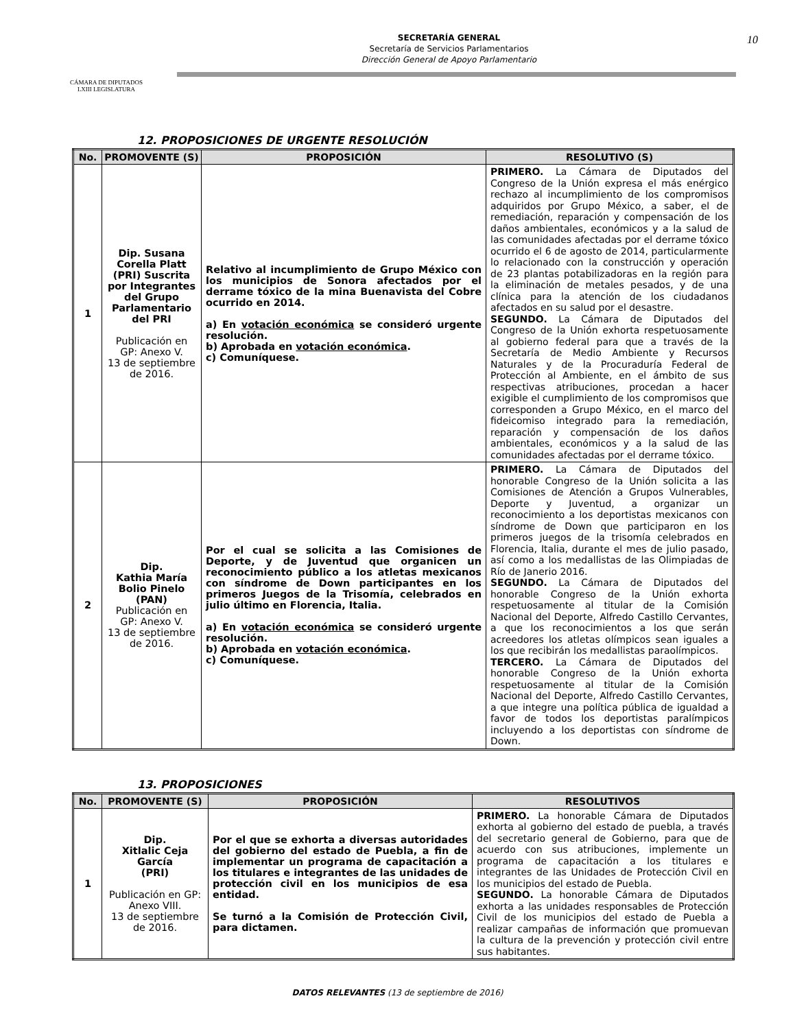CÁMARA DE DIPUTADOS
LXIII LEGISLATURA
SECRETARÍA GENERAL
Secretaría de Servicios Parlamentarios
Dirección General de Apoyo Parlamentario
10
12. PROPOSICIONES DE URGENTE RESOLUCIÓN
| No. | PROMOVENTE (S) | PROPOSICIÓN | RESOLUTIVO (S) |
| --- | --- | --- | --- |
| 1 | Dip. Susana Corella Platt (PRI) Suscrita por Integrantes del Grupo Parlamentario del PRI Publicación en GP: Anexo V. 13 de septiembre de 2016. | Relativo al incumplimiento de Grupo México con los municipios de Sonora afectados por el derrame tóxico de la mina Buenavista del Cobre ocurrido en 2014. a) En votación económica se consideró urgente resolución. b) Aprobada en votación económica . c) Comuníquese. | PRIMERO. La Cámara de Diputados del Congreso de la Unión expresa el más enérgico rechazo al incumplimiento de los compromisos adquiridos por Grupo México, a saber, el de remediación, reparación y compensación de los daños ambientales, económicos y a la salud de las comunidades afectadas por el derrame tóxico ocurrido el 6 de agosto de 2014, particularmente lo relacionado con la construcción y operación de 23 plantas potabilizadoras en la región para la eliminación de metales pesados, y de una clínica para la atención de los ciudadanos afectados en su salud por el desastre. SEGUNDO. La Cámara de Diputados del Congreso de la Unión exhorta respetuosamente al gobierno federal para que a través de la Secretaría de Medio Ambiente y Recursos Naturales y de la Procuraduría Federal de Protección al Ambiente, en el ámbito de sus respectivas atribuciones, procedan a hacer exigible el cumplimiento de los compromisos que corresponden a Grupo México, en el marco del fideicomiso integrado para la remediación, reparación y compensación de los daños ambientales, económicos y a la salud de las comunidades afectadas por el derrame tóxico. |
| 2 | Dip. Kathia María Bolio Pinelo (PAN) Publicación en GP: Anexo V. 13 de septiembre de 2016. | Por el cual se solicita a las Comisiones de Deporte, y de Juventud que organicen un reconocimiento público a los atletas mexicanos con síndrome de Down participantes en los primeros Juegos de la Trisomía, celebrados en julio último en Florencia, Italia. a) En votación económica se consideró urgente resolución. b) Aprobada en votación económica . c) Comuníquese. | PRIMERO. La Cámara de Diputados del honorable Congreso de la Unión solicita a las Comisiones de Atención a Grupos Vulnerables, Deporte y Juventud, a organizar un reconocimiento a los deportistas mexicanos con síndrome de Down que participaron en los primeros juegos de la trisomía celebrados en Florencia, Italia, durante el mes de julio pasado, así como a los medallistas de las Olimpiadas de Río de Janerio 2016. SEGUNDO. La Cámara de Diputados del honorable Congreso de la Unión exhorta respetuosamente al titular de la Comisión Nacional del Deporte, Alfredo Castillo Cervantes, a que los reconocimientos a los que serán acreedores los atletas olímpicos sean iguales a los que recibirán los medallistas paraolímpicos. TERCERO. La Cámara de Diputados del honorable Congreso de la Unión exhorta respetuosamente al titular de la Comisión Nacional del Deporte, Alfredo Castillo Cervantes, a que integre una política pública de igualdad a favor de todos los deportistas paralímpicos incluyendo a los deportistas con síndrome de Down. |
13. PROPOSICIONES
| No. | PROMOVENTE (S) | PROPOSICIÓN | RESOLUTIVOS |
| --- | --- | --- | --- |
| 1 | Dip. Xitlalic Ceja García (PRI) Publicación en GP: Anexo VIII. 13 de septiembre de 2016. | Por el que se exhorta a diversas autoridades del gobierno del estado de Puebla, a fin de implementar un programa de capacitación a los titulares e integrantes de las unidades de protección civil en los municipios de esa entidad. Se turnó a la Comisión de Protección Civil, para dictamen. | PRIMERO. La honorable Cámara de Diputados exhorta al gobierno del estado de puebla, a través del secretario general de Gobierno, para que de acuerdo con sus atribuciones, implemente un programa de capacitación a los titulares e integrantes de las Unidades de Protección Civil en los municipios del estado de Puebla. SEGUNDO. La honorable Cámara de Diputados exhorta a las unidades responsables de Protección Civil de los municipios del estado de Puebla a realizar campañas de información que promuevan la cultura de la prevención y protección civil entre sus habitantes. |
DATOS RELEVANTES (13 de septiembre de 2016)